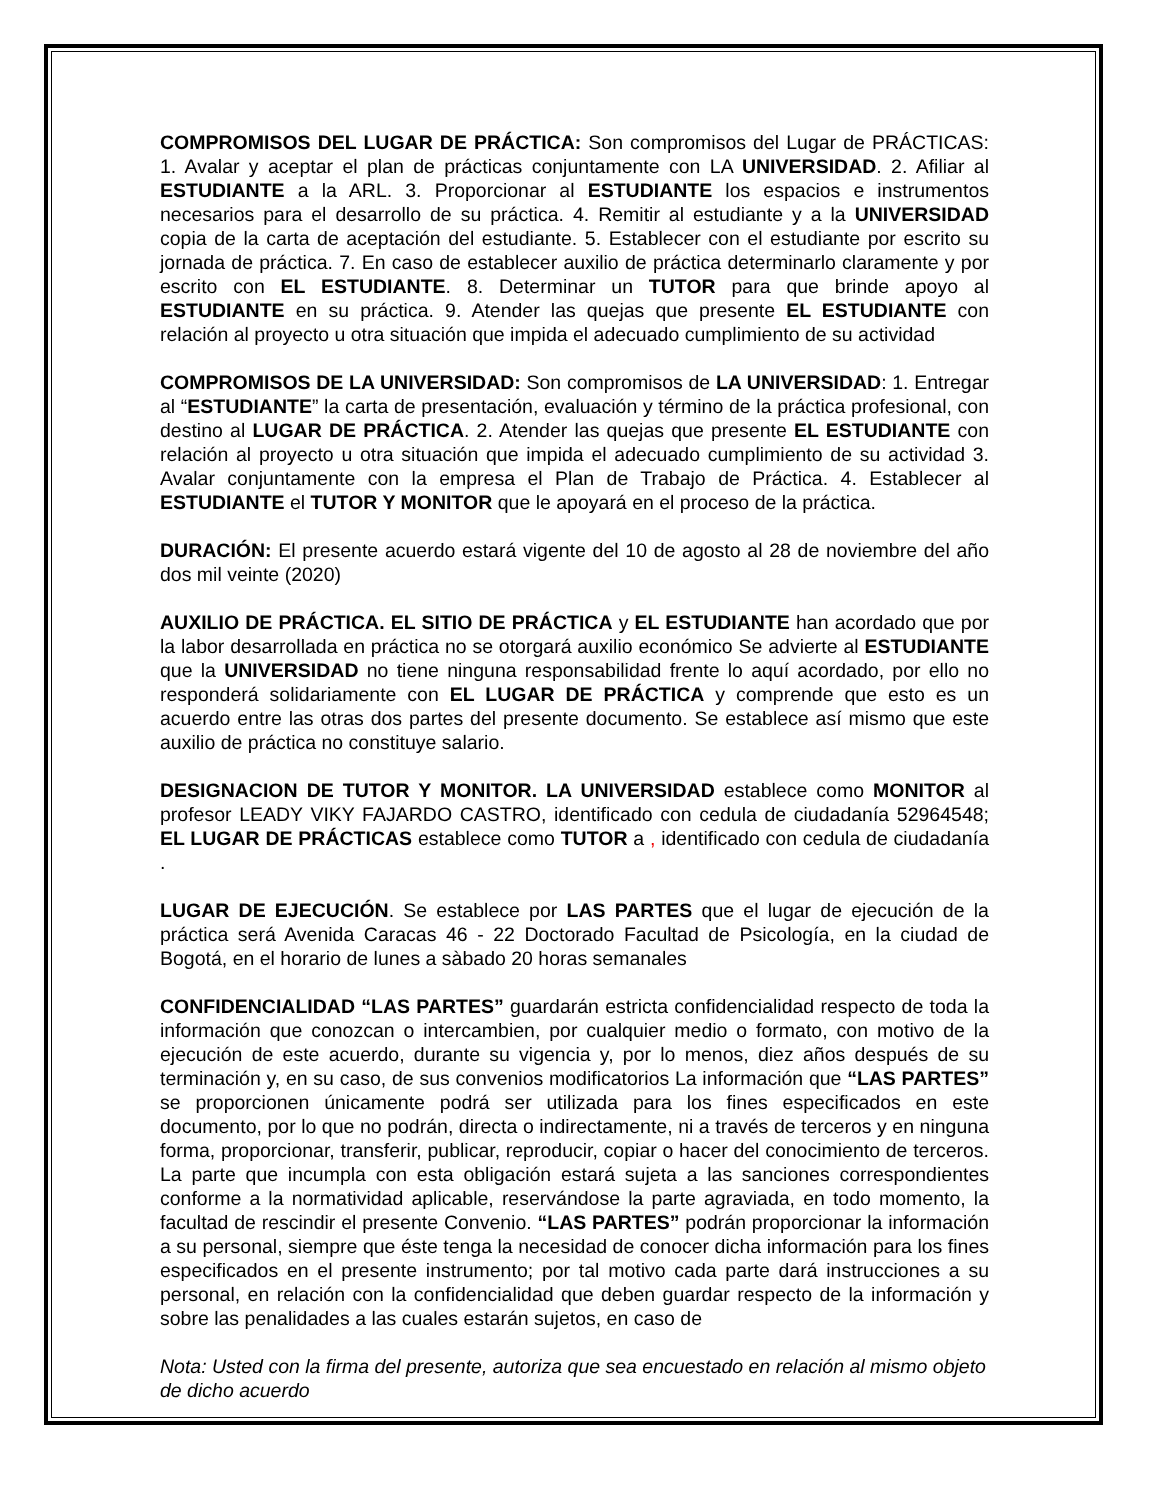COMPROMISOS DEL LUGAR DE PRÁCTICA: Son compromisos del Lugar de PRÁCTICAS: 1. Avalar y aceptar el plan de prácticas conjuntamente con LA UNIVERSIDAD. 2. Afiliar al ESTUDIANTE a la ARL. 3. Proporcionar al ESTUDIANTE los espacios e instrumentos necesarios para el desarrollo de su práctica. 4. Remitir al estudiante y a la UNIVERSIDAD copia de la carta de aceptación del estudiante. 5. Establecer con el estudiante por escrito su jornada de práctica. 7. En caso de establecer auxilio de práctica determinarlo claramente y por escrito con EL ESTUDIANTE. 8. Determinar un TUTOR para que brinde apoyo al ESTUDIANTE en su práctica. 9. Atender las quejas que presente EL ESTUDIANTE con relación al proyecto u otra situación que impida el adecuado cumplimiento de su actividad
COMPROMISOS DE LA UNIVERSIDAD: Son compromisos de LA UNIVERSIDAD: 1. Entregar al “ESTUDIANTE” la carta de presentación, evaluación y término de la práctica profesional, con destino al LUGAR DE PRÁCTICA. 2. Atender las quejas que presente EL ESTUDIANTE con relación al proyecto u otra situación que impida el adecuado cumplimiento de su actividad 3. Avalar conjuntamente con la empresa el Plan de Trabajo de Práctica. 4. Establecer al ESTUDIANTE el TUTOR Y MONITOR que le apoyará en el proceso de la práctica.
DURACIÓN: El presente acuerdo estará vigente del 10 de agosto al 28 de noviembre del año dos mil veinte (2020)
AUXILIO DE PRÁCTICA. EL SITIO DE PRÁCTICA y EL ESTUDIANTE han acordado que por la labor desarrollada en práctica no se otorgará auxilio económico Se advierte al ESTUDIANTE que la UNIVERSIDAD no tiene ninguna responsabilidad frente lo aquí acordado, por ello no responderá solidariamente con EL LUGAR DE PRÁCTICA y comprende que esto es un acuerdo entre las otras dos partes del presente documento. Se establece así mismo que este auxilio de práctica no constituye salario.
DESIGNACION DE TUTOR Y MONITOR. LA UNIVERSIDAD establece como MONITOR al profesor LEADY VIKY FAJARDO CASTRO, identificado con cedula de ciudadanía 52964548; EL LUGAR DE PRÁCTICAS establece como TUTOR a , identificado con cedula de ciudadanía .
LUGAR DE EJECUCIÓN. Se establece por LAS PARTES que el lugar de ejecución de la práctica será Avenida Caracas 46 - 22 Doctorado Facultad de Psicología, en la ciudad de Bogotá, en el horario de lunes a sàbado 20 horas semanales
CONFIDENCIALIDAD “LAS PARTES” guardarán estricta confidencialidad respecto de toda la información que conozcan o intercambien, por cualquier medio o formato, con motivo de la ejecución de este acuerdo, durante su vigencia y, por lo menos, diez años después de su terminación y, en su caso, de sus convenios modificatorios La información que “LAS PARTES” se proporcionen únicamente podrá ser utilizada para los fines especificados en este documento, por lo que no podrán, directa o indirectamente, ni a través de terceros y en ninguna forma, proporcionar, transferir, publicar, reproducir, copiar o hacer del conocimiento de terceros. La parte que incumpla con esta obligación estará sujeta a las sanciones correspondientes conforme a la normatividad aplicable, reservándose la parte agraviada, en todo momento, la facultad de rescindir el presente Convenio. “LAS PARTES” podrán proporcionar la información a su personal, siempre que éste tenga la necesidad de conocer dicha información para los fines especificados en el presente instrumento; por tal motivo cada parte dará instrucciones a su personal, en relación con la confidencialidad que deben guardar respecto de la información y sobre las penalidades a las cuales estarán sujetos, en caso de
Nota: Usted con la firma del presente, autoriza que sea encuestado en relación al mismo objeto de dicho acuerdo